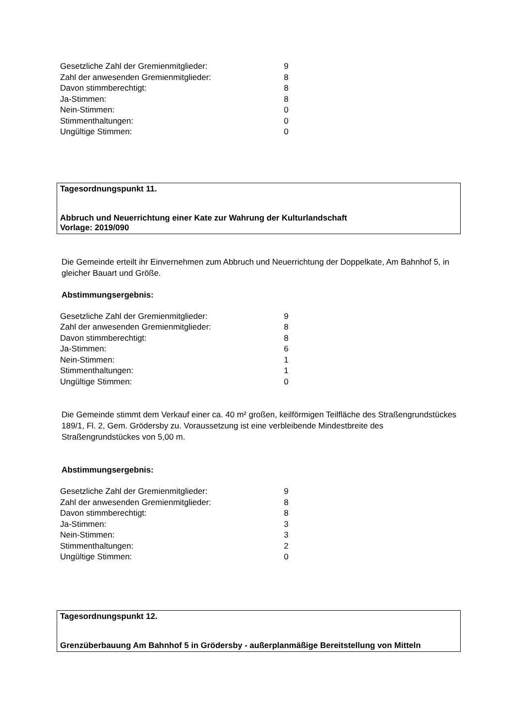| Gesetzliche Zahl der Gremienmitglieder: | 9 |
| Zahl der anwesenden Gremienmitglieder: | 8 |
| Davon stimmberechtigt: | 8 |
| Ja-Stimmen: | 8 |
| Nein-Stimmen: | 0 |
| Stimmenthaltungen: | 0 |
| Ungültige Stimmen: | 0 |
Tagesordnungspunkt 11.
Abbruch und Neuerrichtung einer Kate zur Wahrung der Kulturlandschaft
Vorlage: 2019/090
Die Gemeinde erteilt ihr Einvernehmen zum Abbruch und Neuerrichtung der Doppelkate, Am Bahnhof 5, in gleicher Bauart und Größe.
Abstimmungsergebnis:
| Gesetzliche Zahl der Gremienmitglieder: | 9 |
| Zahl der anwesenden Gremienmitglieder: | 8 |
| Davon stimmberechtigt: | 8 |
| Ja-Stimmen: | 6 |
| Nein-Stimmen: | 1 |
| Stimmenthaltungen: | 1 |
| Ungültige Stimmen: | 0 |
Die Gemeinde stimmt dem Verkauf einer ca. 40 m² großen, keilförmigen Teilfläche des Straßengrundstückes 189/1, Fl. 2, Gem. Grödersby zu. Voraussetzung ist eine verbleibende Mindestbreite des Straßengrundstückes von 5,00 m.
Abstimmungsergebnis:
| Gesetzliche Zahl der Gremienmitglieder: | 9 |
| Zahl der anwesenden Gremienmitglieder: | 8 |
| Davon stimmberechtigt: | 8 |
| Ja-Stimmen: | 3 |
| Nein-Stimmen: | 3 |
| Stimmenthaltungen: | 2 |
| Ungültige Stimmen: | 0 |
Tagesordnungspunkt 12.
Grenzüberbauung Am Bahnhof 5 in Grödersby - außerplanmäßige Bereitstellung von Mitteln